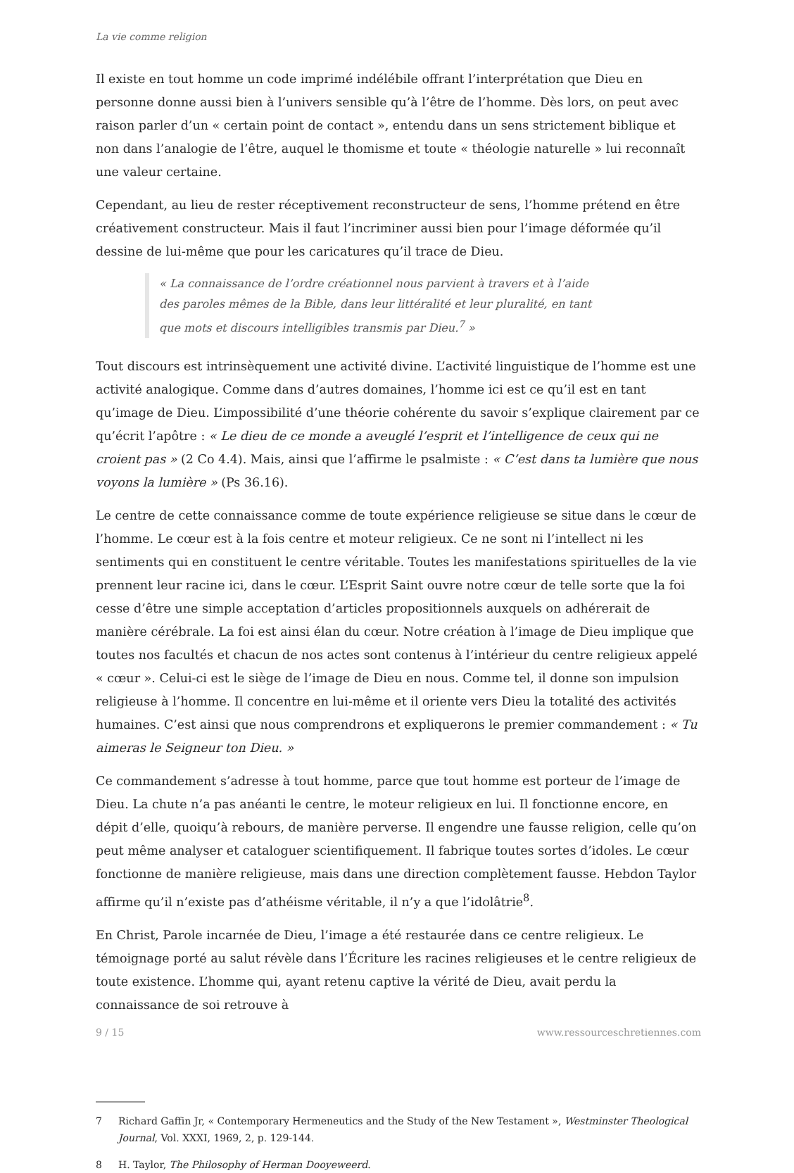La vie comme religion
Il existe en tout homme un code imprimé indélébile offrant l’interprétation que Dieu en personne donne aussi bien à l’univers sensible qu’à l’être de l’homme. Dès lors, on peut avec raison parler d’un « certain point de contact », entendu dans un sens strictement biblique et non dans l’analogie de l’être, auquel le thomisme et toute « théologie naturelle » lui reconnaît une valeur certaine.
Cependant, au lieu de rester réceptivement reconstructeur de sens, l’homme prétend en être créativement constructeur. Mais il faut l’incriminer aussi bien pour l’image déformée qu’il dessine de lui-même que pour les caricatures qu’il trace de Dieu.
« La connaissance de l’ordre créationnel nous parvient à travers et à l’aide des paroles mêmes de la Bible, dans leur littéralité et leur pluralité, en tant que mots et discours intelligibles transmis par Dieu.<sup>7</sup> »
Tout discours est intrinsèquement une activité divine. L’activité linguistique de l’homme est une activité analogique. Comme dans d’autres domaines, l’homme ici est ce qu’il est en tant qu’image de Dieu. L’impossibilité d’une théorie cohérente du savoir s’explique clairement par ce qu’écrit l’apôtre : « Le dieu de ce monde a aveuglé l’esprit et l’intelligence de ceux qui ne croient pas » (2 Co 4.4). Mais, ainsi que l’affirme le psalmiste : « C’est dans ta lumière que nous voyons la lumière » (Ps 36.16).
Le centre de cette connaissance comme de toute expérience religieuse se situe dans le cœur de l’homme. Le cœur est à la fois centre et moteur religieux. Ce ne sont ni l’intellect ni les sentiments qui en constituent le centre véritable. Toutes les manifestations spirituelles de la vie prennent leur racine ici, dans le cœur. L’Esprit Saint ouvre notre cœur de telle sorte que la foi cesse d’être une simple acceptation d’articles propositionnels auxquels on adhérerait de manière cérébrale. La foi est ainsi élan du cœur. Notre création à l’image de Dieu implique que toutes nos facultés et chacun de nos actes sont contenus à l’intérieur du centre religieux appelé « cœur ». Celui-ci est le siège de l’image de Dieu en nous. Comme tel, il donne son impulsion religieuse à l’homme. Il concentre en lui-même et il oriente vers Dieu la totalité des activités humaines. C’est ainsi que nous comprendrons et expliquerons le premier commandement : « Tu aimeras le Seigneur ton Dieu. »
Ce commandement s’adresse à tout homme, parce que tout homme est porteur de l’image de Dieu. La chute n’a pas anéanti le centre, le moteur religieux en lui. Il fonctionne encore, en dépit d’elle, quoiqu’à rebours, de manière perverse. Il engendre une fausse religion, celle qu’on peut même analyser et cataloguer scientifiquement. Il fabrique toutes sortes d’idoles. Le cœur fonctionne de manière religieuse, mais dans une direction complètement fausse. Hebdon Taylor affirme qu’il n’existe pas d’athéisme véritable, il n’y a que l’idolâtrie<sup>8</sup>.
En Christ, Parole incarnée de Dieu, l’image a été restaurée dans ce centre religieux. Le témoignage porté au salut révèle dans l’Écriture les racines religieuses et le centre religieux de toute existence. L’homme qui, ayant retenu captive la vérité de Dieu, avait perdu la connaissance de soi retrouve à
7 Richard Gaffin Jr, « Contemporary Hermeneutics and the Study of the New Testament », Westminster Theological Journal, Vol. XXXI, 1969, 2, p. 129-144.
8 H. Taylor, The Philosophy of Herman Dooyeweerd.
9 / 15 www.ressourceschretiennes.com